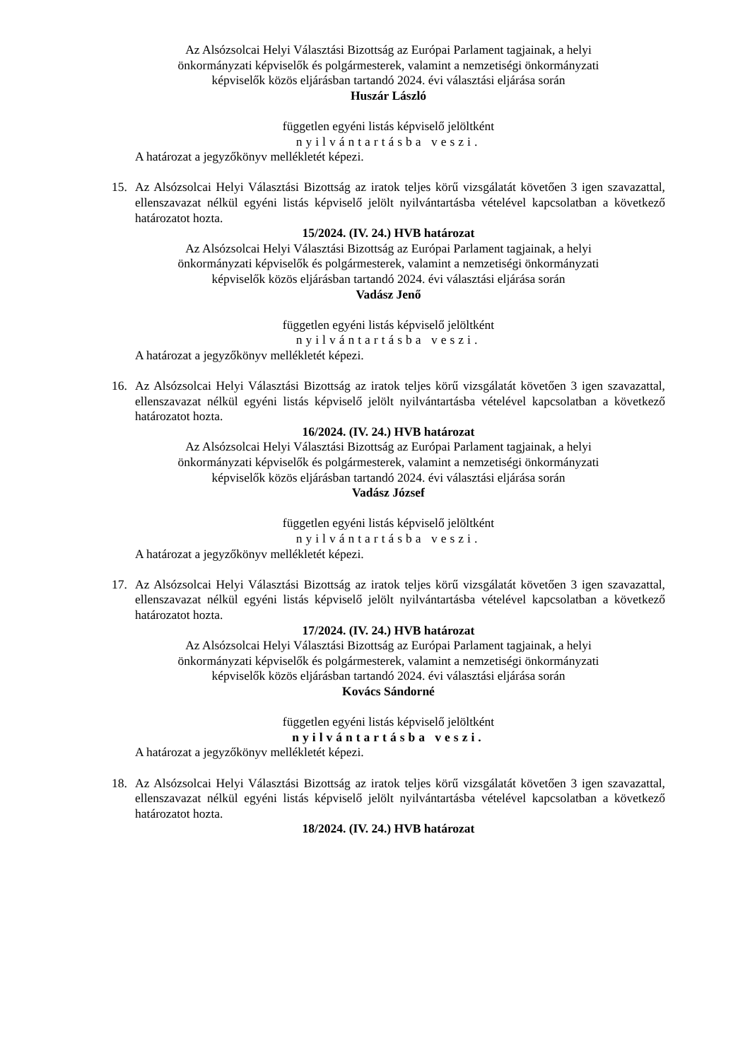Az Alsózsolcai Helyi Választási Bizottság az Európai Parlament tagjainak, a helyi
önkormányzati képviselők és polgármesterek, valamint a nemzetiségi önkormányzati
képviselők közös eljárásban tartandó 2024. évi választási eljárása során
Huszár László
független egyéni listás képviselő jelöltként
nyilvántartásba veszi.
A határozat a jegyzőkönyv mellékletét képezi.
15. Az Alsózsolcai Helyi Választási Bizottság az iratok teljes körű vizsgálatát követően 3 igen szavazattal, ellenszavazat nélkül egyéni listás képviselő jelölt nyilvántartásba vételével kapcsolatban a következő határozatot hozta.
15/2024. (IV. 24.) HVB határozat
Az Alsózsolcai Helyi Választási Bizottság az Európai Parlament tagjainak, a helyi
önkormányzati képviselők és polgármesterek, valamint a nemzetiségi önkormányzati
képviselők közös eljárásban tartandó 2024. évi választási eljárása során
Vadász Jenő
független egyéni listás képviselő jelöltként
nyilvántartásba veszi.
A határozat a jegyzőkönyv mellékletét képezi.
16. Az Alsózsolcai Helyi Választási Bizottság az iratok teljes körű vizsgálatát követően 3 igen szavazattal, ellenszavazat nélkül egyéni listás képviselő jelölt nyilvántartásba vételével kapcsolatban a következő határozatot hozta.
16/2024. (IV. 24.) HVB határozat
Az Alsózsolcai Helyi Választási Bizottság az Európai Parlament tagjainak, a helyi
önkormányzati képviselők és polgármesterek, valamint a nemzetiségi önkormányzati
képviselők közös eljárásban tartandó 2024. évi választási eljárása során
Vadász József
független egyéni listás képviselő jelöltként
nyilvántartásba veszi.
A határozat a jegyzőkönyv mellékletét képezi.
17. Az Alsózsolcai Helyi Választási Bizottság az iratok teljes körű vizsgálatát követően 3 igen szavazattal, ellenszavazat nélkül egyéni listás képviselő jelölt nyilvántartásba vételével kapcsolatban a következő határozatot hozta.
17/2024. (IV. 24.) HVB határozat
Az Alsózsolcai Helyi Választási Bizottság az Európai Parlament tagjainak, a helyi
önkormányzati képviselők és polgármesterek, valamint a nemzetiségi önkormányzati
képviselők közös eljárásban tartandó 2024. évi választási eljárása során
Kovács Sándorné
független egyéni listás képviselő jelöltként
nyilvántartásba veszi.
A határozat a jegyzőkönyv mellékletét képezi.
18. Az Alsózsolcai Helyi Választási Bizottság az iratok teljes körű vizsgálatát követően 3 igen szavazattal, ellenszavazat nélkül egyéni listás képviselő jelölt nyilvántartásba vételével kapcsolatban a következő határozatot hozta.
18/2024. (IV. 24.) HVB határozat